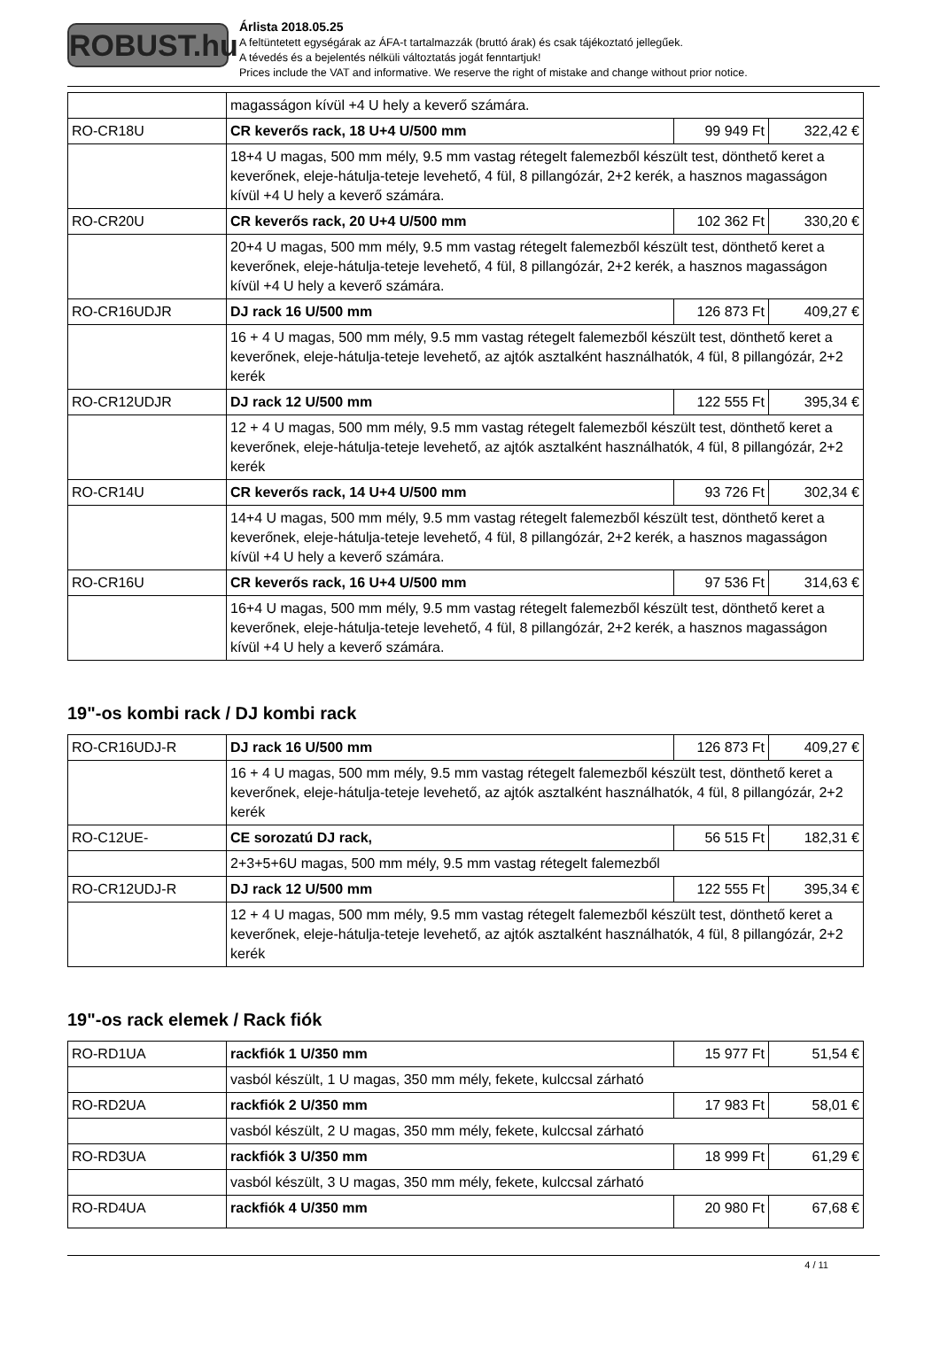ROBUST.hu
Árlista 2018.05.25
A feltüntetett egységárak az ÁFA-t tartalmazzák (bruttó árak) és csak tájékoztató jellegűek.
A tévedés és a bejelentés nélküli változtatás jogát fenntartjuk!
Prices include the VAT and informative. We reserve the right of mistake and change without prior notice.
| | magasságon kívül +4 U hely a keverő számára. | | |
| RO-CR18U | CR keverős rack, 18 U+4 U/500 mm | 99 949 Ft | 322,42 € |
| | 18+4 U magas, 500 mm mély, 9.5 mm vastag rétegelt falemezből készült test, dönthető keret a keverőnek, eleje-hátulja-teteje levehető, 4 fül, 8 pillangózár, 2+2 kerék, a hasznos magasságon kívül +4 U hely a keverő számára. | | |
| RO-CR20U | CR keverős rack, 20 U+4 U/500 mm | 102 362 Ft | 330,20 € |
| | 20+4 U magas, 500 mm mély, 9.5 mm vastag rétegelt falemezből készült test, dönthető keret a keverőnek, eleje-hátulja-teteje levehető, 4 fül, 8 pillangózár, 2+2 kerék, a hasznos magasságon kívül +4 U hely a keverő számára. | | |
| RO-CR16UDJR | DJ rack 16 U/500 mm | 126 873 Ft | 409,27 € |
| | 16 + 4 U magas, 500 mm mély, 9.5 mm vastag rétegelt falemezből készült test, dönthető keret a keverőnek, eleje-hátulja-teteje levehető, az ajtók asztalként használhatók, 4 fül, 8 pillangózár, 2+2 kerék | | |
| RO-CR12UDJR | DJ rack 12 U/500 mm | 122 555 Ft | 395,34 € |
| | 12 + 4 U magas, 500 mm mély, 9.5 mm vastag rétegelt falemezből készült test, dönthető keret a keverőnek, eleje-hátulja-teteje levehető, az ajtók asztalként használhatók, 4 fül, 8 pillangózár, 2+2 kerék | | |
| RO-CR14U | CR keverős rack, 14 U+4 U/500 mm | 93 726 Ft | 302,34 € |
| | 14+4 U magas, 500 mm mély, 9.5 mm vastag rétegelt falemezből készült test, dönthető keret a keverőnek, eleje-hátulja-teteje levehető, 4 fül, 8 pillangózár, 2+2 kerék, a hasznos magasságon kívül +4 U hely a keverő számára. | | |
| RO-CR16U | CR keverős rack, 16 U+4 U/500 mm | 97 536 Ft | 314,63 € |
| | 16+4 U magas, 500 mm mély, 9.5 mm vastag rétegelt falemezből készült test, dönthető keret a keverőnek, eleje-hátulja-teteje levehető, 4 fül, 8 pillangózár, 2+2 kerék, a hasznos magasságon kívül +4 U hely a keverő számára. | | |
19"-os kombi rack / DJ kombi rack
| RO-CR16UDJ-R | DJ rack 16 U/500 mm | 126 873 Ft | 409,27 € |
| | 16 + 4 U magas, 500 mm mély, 9.5 mm vastag rétegelt falemezből készült test, dönthető keret a keverőnek, eleje-hátulja-teteje levehető, az ajtók asztalként használhatók, 4 fül, 8 pillangózár, 2+2 kerék | | |
| RO-C12UE- | CE sorozatú DJ rack, | 56 515 Ft | 182,31 € |
| | 2+3+5+6U magas, 500 mm mély, 9.5 mm vastag rétegelt falemezből | | |
| RO-CR12UDJ-R | DJ rack 12 U/500 mm | 122 555 Ft | 395,34 € |
| | 12 + 4 U magas, 500 mm mély, 9.5 mm vastag rétegelt falemezből készült test, dönthető keret a keverőnek, eleje-hátulja-teteje levehető, az ajtók asztalként használhatók, 4 fül, 8 pillangózár, 2+2 kerék | | |
19"-os rack elemek / Rack fiók
| RO-RD1UA | rackfiók 1 U/350 mm | 15 977 Ft | 51,54 € |
| | vasból készült, 1 U magas, 350 mm mély, fekete, kulccsal zárható | | |
| RO-RD2UA | rackfiók 2 U/350 mm | 17 983 Ft | 58,01 € |
| | vasból készült, 2 U magas, 350 mm mély, fekete, kulccsal zárható | | |
| RO-RD3UA | rackfiók 3 U/350 mm | 18 999 Ft | 61,29 € |
| | vasból készült, 3 U magas, 350 mm mély, fekete, kulccsal zárható | | |
| RO-RD4UA | rackfiók 4 U/350 mm | 20 980 Ft | 67,68 € |
4 / 11